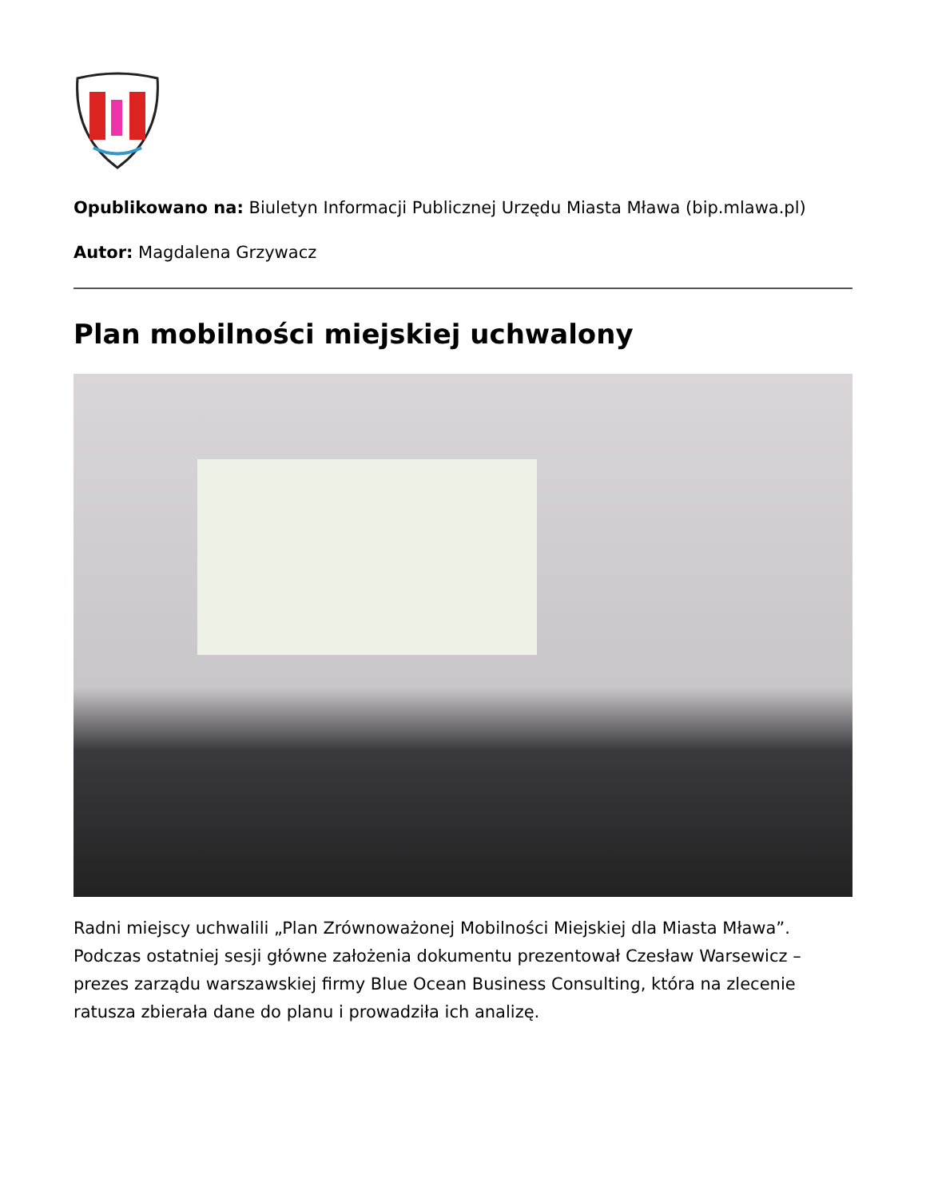Opublikowano na: Biuletyn Informacji Publicznej Urzędu Miasta Mława (bip.mlawa.pl)
Autor: Magdalena Grzywacz
Plan mobilności miejskiej uchwalony
Radni miejscy uchwalili „Plan Zrównoważonej Mobilności Miejskiej dla Miasta Mława”. Podczas ostatniej sesji główne założenia dokumentu prezentował Czesław Warsewicz – prezes zarządu warszawskiej firmy Blue Ocean Business Consulting, która na zlecenie ratusza zbierała dane do planu i prowadziła ich analizę.